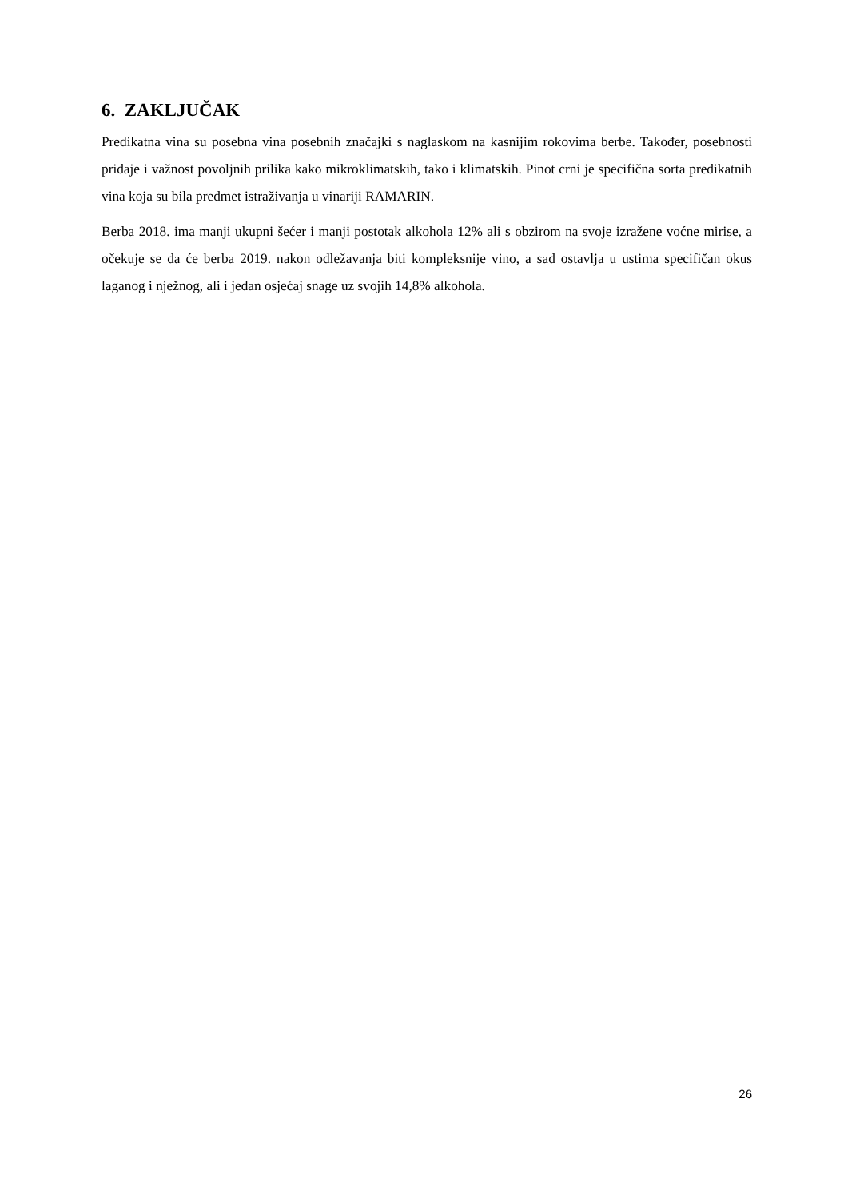6. ZAKLJUČAK
Predikatna vina su posebna vina posebnih značajki s naglaskom na kasnijim rokovima berbe. Također, posebnosti pridaje i važnost povoljnih prilika kako mikroklimatskih, tako i klimatskih. Pinot crni je specifična sorta predikatnih vina koja su bila predmet istraživanja u vinariji RAMARIN.
Berba 2018. ima manji ukupni šećer i manji postotak alkohola 12% ali s obzirom na svoje izražene voćne mirise, a očekuje se da će berba 2019. nakon odležavanja biti kompleksnije vino, a sad ostavlja u ustima specifičan okus laganog i nježnog, ali i jedan osjećaj snage uz svojih 14,8% alkohola.
26